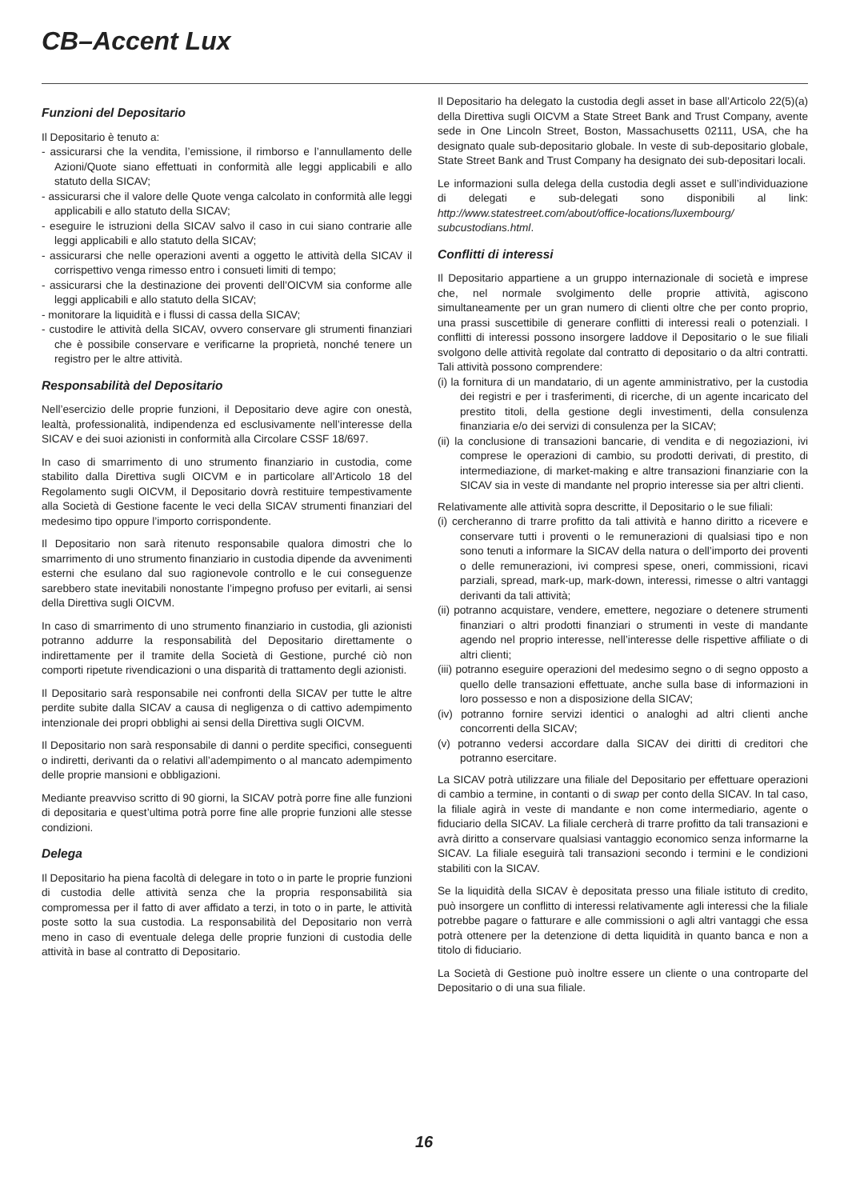CB–Accent Lux
Funzioni del Depositario
Il Depositario è tenuto a:
- assicurarsi che la vendita, l’emissione, il rimborso e l’annullamento delle Azioni/Quote siano effettuati in conformità alle leggi applicabili e allo statuto della SICAV;
- assicurarsi che il valore delle Quote venga calcolato in conformità alle leggi applicabili e allo statuto della SICAV;
- eseguire le istruzioni della SICAV salvo il caso in cui siano contrarie alle leggi applicabili e allo statuto della SICAV;
- assicurarsi che nelle operazioni aventi a oggetto le attività della SICAV il corrispettivo venga rimesso entro i consueti limiti di tempo;
- assicurarsi che la destinazione dei proventi dell’OICVM sia conforme alle leggi applicabili e allo statuto della SICAV;
- monitorare la liquidità e i flussi di cassa della SICAV;
- custodire le attività della SICAV, ovvero conservare gli strumenti finanziari che è possibile conservare e verificarne la proprietà, nonché tenere un registro per le altre attività.
Responsabilità del Depositario
Nell’esercizio delle proprie funzioni, il Depositario deve agire con onestà, lealtà, professionalità, indipendenza ed esclusivamente nell’interesse della SICAV e dei suoi azionisti in conformità alla Circolare CSSF 18/697.
In caso di smarrimento di uno strumento finanziario in custodia, come stabilito dalla Direttiva sugli OICVM e in particolare all’Articolo 18 del Regolamento sugli OICVM, il Depositario dovrà restituire tempestivamente alla Società di Gestione facente le veci della SICAV strumenti finanziari del medesimo tipo oppure l’importo corrispondente.
Il Depositario non sarà ritenuto responsabile qualora dimostri che lo smarrimento di uno strumento finanziario in custodia dipende da avvenimenti esterni che esulano dal suo ragionevole controllo e le cui conseguenze sarebbero state inevitabili nonostante l’impegno profuso per evitarli, ai sensi della Direttiva sugli OICVM.
In caso di smarrimento di uno strumento finanziario in custodia, gli azionisti potranno addurre la responsabilità del Depositario direttamente o indirettamente per il tramite della Società di Gestione, purché ciò non comporti ripetute rivendicazioni o una disparità di trattamento degli azionisti.
Il Depositario sarà responsabile nei confronti della SICAV per tutte le altre perdite subite dalla SICAV a causa di negligenza o di cattivo adempimento intenzionale dei propri obblighi ai sensi della Direttiva sugli OICVM.
Il Depositario non sarà responsabile di danni o perdite specifici, conseguenti o indiretti, derivanti da o relativi all’adempimento o al mancato adempimento delle proprie mansioni e obbligazioni.
Mediante preavviso scritto di 90 giorni, la SICAV potrà porre fine alle funzioni di depositaria e quest’ultima potrà porre fine alle proprie funzioni alle stesse condizioni.
Delega
Il Depositario ha piena facoltà di delegare in toto o in parte le proprie funzioni di custodia delle attività senza che la propria responsabilità sia compromessa per il fatto di aver affidato a terzi, in toto o in parte, le attività poste sotto la sua custodia. La responsabilità del Depositario non verrà meno in caso di eventuale delega delle proprie funzioni di custodia delle attività in base al contratto di Depositario.
Il Depositario ha delegato la custodia degli asset in base all’Articolo 22(5)(a) della Direttiva sugli OICVM a State Street Bank and Trust Company, avente sede in One Lincoln Street, Boston, Massachusetts 02111, USA, che ha designato quale sub-depositario globale. In veste di sub-depositario globale, State Street Bank and Trust Company ha designato dei sub-depositari locali.
Le informazioni sulla delega della custodia degli asset e sull’individuazione di delegati e sub-delegati sono disponibili al link: http://www.statestreet.com/about/office-locations/luxembourg/ subcustodians.html.
Conflitti di interessi
Il Depositario appartiene a un gruppo internazionale di società e imprese che, nel normale svolgimento delle proprie attività, agiscono simultaneamente per un gran numero di clienti oltre che per conto proprio, una prassi suscettibile di generare conflitti di interessi reali o potenziali. I conflitti di interessi possono insorgere laddove il Depositario o le sue filiali svolgono delle attività regolate dal contratto di depositario o da altri contratti. Tali attività possono comprendere:
(i) la fornitura di un mandatario, di un agente amministrativo, per la custodia dei registri e per i trasferimenti, di ricerche, di un agente incaricato del prestito titoli, della gestione degli investimenti, della consulenza finanziaria e/o dei servizi di consulenza per la SICAV;
(ii) la conclusione di transazioni bancarie, di vendita e di negoziazioni, ivi comprese le operazioni di cambio, su prodotti derivati, di prestito, di intermediazione, di market-making e altre transazioni finanziarie con la SICAV sia in veste di mandante nel proprio interesse sia per altri clienti.
Relativamente alle attività sopra descritte, il Depositario o le sue filiali:
(i) cercheranno di trarre profitto da tali attività e hanno diritto a ricevere e conservare tutti i proventi o le remunerazioni di qualsiasi tipo e non sono tenuti a informare la SICAV della natura o dell’importo dei proventi o delle remunerazioni, ivi compresi spese, oneri, commissioni, ricavi parziali, spread, mark-up, mark-down, interessi, rimesse o altri vantaggi derivanti da tali attività;
(ii) potranno acquistare, vendere, emettere, negoziare o detenere strumenti finanziari o altri prodotti finanziari o strumenti in veste di mandante agendo nel proprio interesse, nell’interesse delle rispettive affiliate o di altri clienti;
(iii) potranno eseguire operazioni del medesimo segno o di segno opposto a quello delle transazioni effettuate, anche sulla base di informazioni in loro possesso e non a disposizione della SICAV;
(iv) potranno fornire servizi identici o analoghi ad altri clienti anche concorrenti della SICAV;
(v) potranno vedersi accordare dalla SICAV dei diritti di creditori che potranno esercitare.
La SICAV potrà utilizzare una filiale del Depositario per effettuare operazioni di cambio a termine, in contanti o di swap per conto della SICAV. In tal caso, la filiale agirà in veste di mandante e non come intermediario, agente o fiduciario della SICAV. La filiale cercherà di trarre profitto da tali transazioni e avrà diritto a conservare qualsiasi vantaggio economico senza informarne la SICAV. La filiale eseguirà tali transazioni secondo i termini e le condizioni stabiliti con la SICAV.
Se la liquidità della SICAV è depositata presso una filiale istituto di credito, può insorgere un conflitto di interessi relativamente agli interessi che la filiale potrebbe pagare o fatturare e alle commissioni o agli altri vantaggi che essa potrà ottenere per la detenzione di detta liquidità in quanto banca e non a titolo di fiduciario.
La Società di Gestione può inoltre essere un cliente o una controparte del Depositario o di una sua filiale.
16